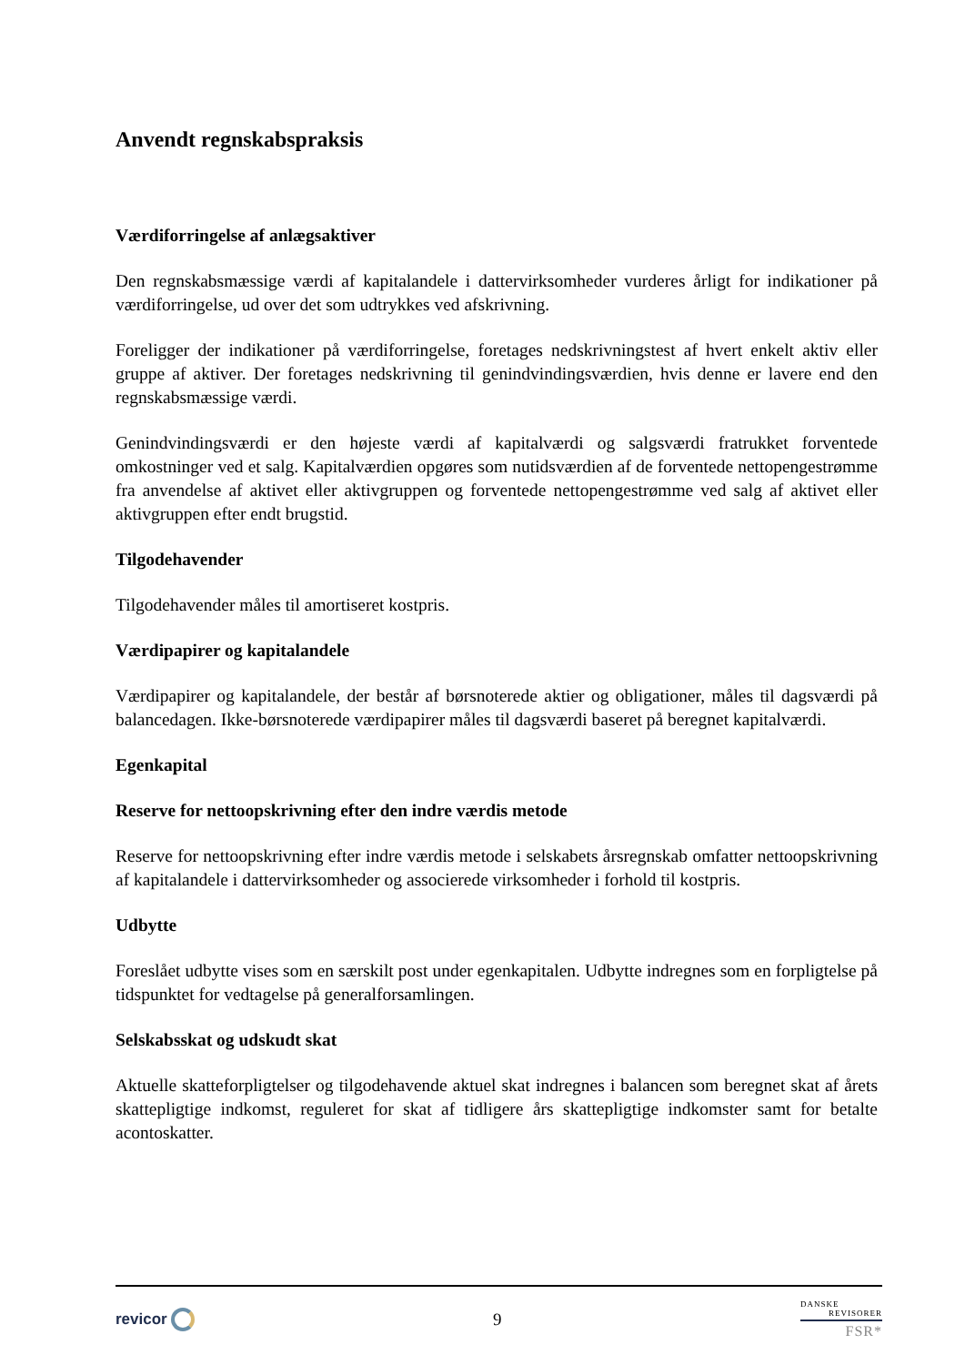Anvendt regnskabspraksis
Værdiforringelse af anlægsaktiver
Den regnskabsmæssige værdi af kapitalandele i dattervirksomheder vurderes årligt for indikationer på værdiforringelse, ud over det som udtrykkes ved afskrivning.
Foreligger der indikationer på værdiforringelse, foretages nedskrivningstest af hvert enkelt aktiv eller gruppe af aktiver. Der foretages nedskrivning til genindvindingsværdien, hvis denne er lavere end den regnskabsmæssige værdi.
Genindvindingsværdi er den højeste værdi af kapitalværdi og salgsværdi fratrukket forventede omkostninger ved et salg. Kapitalværdien opgøres som nutidsværdien af de forventede nettopengestrømme fra anvendelse af aktivet eller aktivgruppen og forventede nettopengestrømme ved salg af aktivet eller aktivgruppen efter endt brugstid.
Tilgodehavender
Tilgodehavender måles til amortiseret kostpris.
Værdipapirer og kapitalandele
Værdipapirer og kapitalandele, der består af børsnoterede aktier og obligationer, måles til dagsværdi på balancedagen. Ikke-børsnoterede værdipapirer måles til dagsværdi baseret på beregnet kapitalværdi.
Egenkapital
Reserve for nettoopskrivning efter den indre værdis metode
Reserve for nettoopskrivning efter indre værdis metode i selskabets årsregnskab omfatter nettoopskrivning af kapitalandele i dattervirksomheder og associerede virksomheder i forhold til kostpris.
Udbytte
Foreslået udbytte vises som en særskilt post under egenkapitalen. Udbytte indregnes som en forpligtelse på tidspunktet for vedtagelse på generalforsamlingen.
Selskabsskat og udskudt skat
Aktuelle skatteforpligtelser og tilgodehavende aktuel skat indregnes i balancen som beregnet skat af årets skattepligtige indkomst, reguleret for skat af tidligere års skattepligtige indkomster samt for betalte acontoskatter.
revicor 9
DANSKE
REVISORER
FSR*